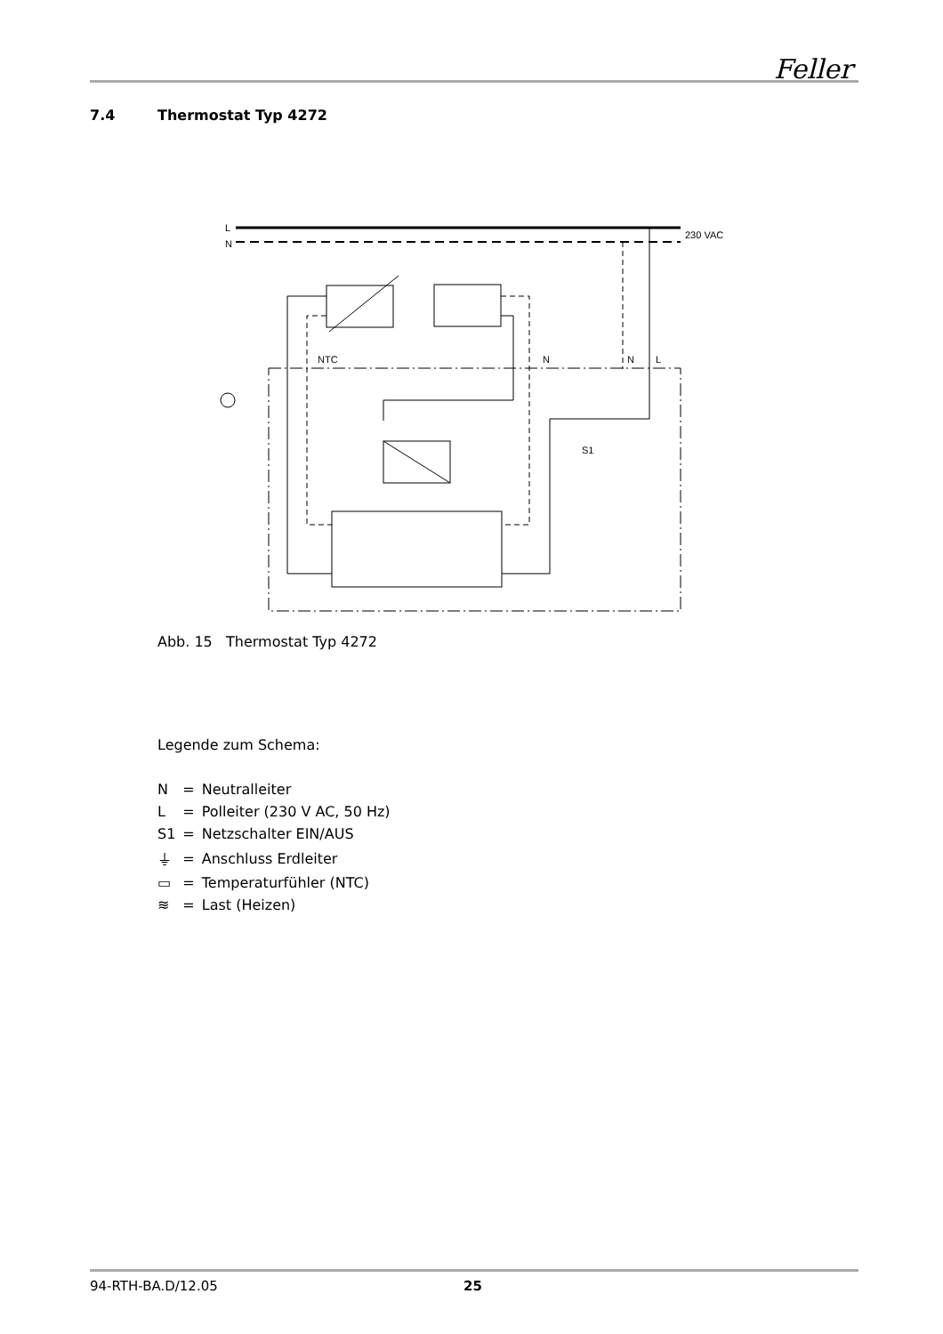Feller
7.4 Thermostat Typ 4272
L
N
230 VAC
NTC
N
N
L
S1
Abb. 15 Thermostat Typ 4272
Legende zum Schema:
| N | = | Neutralleiter |
| L | = | Polleiter (230 V AC, 50 Hz) |
| S1 | = | Netzschalter EIN/AUS |
| ⏚ | = | Anschluss Erdleiter |
| ▭ | = | Temperaturfühler (NTC) |
| ≋ | = | Last (Heizen) |
94-RTH-BA.D/12.05 25